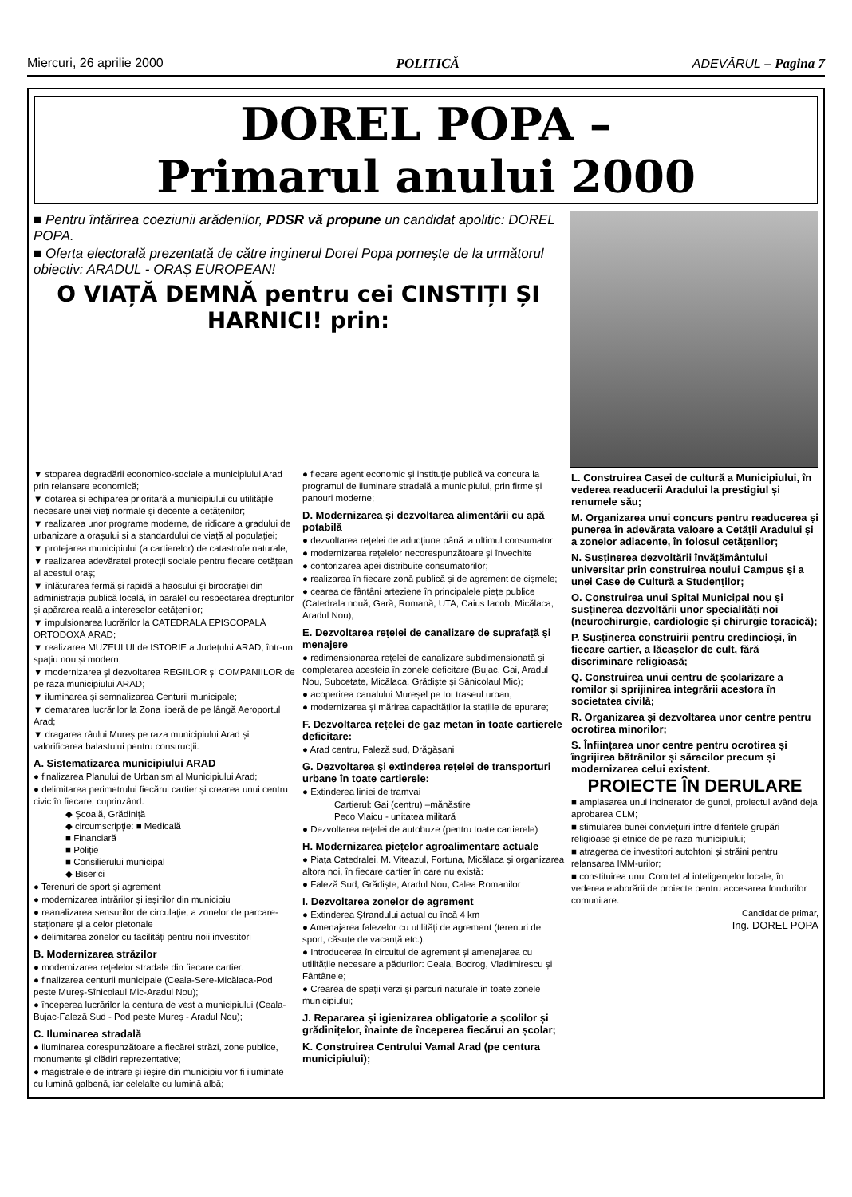Miercuri, 26 aprilie 2000 POLITICĂ ADEVĂRUL – Pagina 7
DOREL POPA –
Primarul anului 2000
■ Pentru întărirea coeziunii arădenilor, PDSR vă propune un candidat apolitic: DOREL POPA.
■ Oferta electorală prezentată de către inginerul Dorel Popa pornește de la următorul obiectiv: ARADUL - ORAȘ EUROPEAN!
O VIAȚĂ DEMNĂ pentru cei CINSTIȚI ȘI HARNICI! prin:
▼ stoparea degradării economico-sociale a municipiului Arad prin relansare economică;
▼ dotarea și echiparea prioritară a municipiului cu utilitățile necesare unei vieți normale și decente a cetățenilor;
▼ realizarea unor programe moderne, de ridicare a gradului de urbanizare a orașului și a standardului de viață al populației;
▼ protejarea municipiului (a cartierelor) de catastrofe naturale;
▼ realizarea adevăratei protecții sociale pentru fiecare cetățean al acestui oraș;
▼ înlăturarea fermă și rapidă a haosului și birocrației din administrația publică locală, în paralel cu respectarea drepturilor și apărarea reală a intereselor cetățenilor;
▼ impulsionarea lucrărilor la CATEDRALA EPISCOPALĂ ORTODOXĂ ARAD;
▼ realizarea MUZEULUI de ISTORIE a Județului ARAD, într-un spațiu nou și modern;
▼ modernizarea și dezvoltarea REGIILOR și COMPANIILOR de pe raza municipiului ARAD;
▼ iluminarea și semnalizarea Centurii municipale;
▼ demararea lucrărilor la Zona liberă de pe lângă Aeroportul Arad;
▼ dragarea râului Mureș pe raza municipiului Arad și valorificarea balastului pentru construcții.
A. Sistematizarea municipiului ARAD
● finalizarea Planului de Urbanism al Municipiului Arad;
● delimitarea perimetrului fiecărui cartier și crearea unui centru civic în fiecare, cuprinzând:
◆ Școală, Grădiniță
◆ circumscripție: ■ Medicală
■ Financiară
■ Poliție
■ Consilierului municipal
◆ Biserici
● Terenuri de sport și agrement
● modernizarea intrărilor și ieșirilor din municipiu
● reanalizarea sensurilor de circulație, a zonelor de parcare-staționare și a celor pietonale
● delimitarea zonelor cu facilități pentru noii investitori
B. Modernizarea străzilor
● modernizarea rețelelor stradale din fiecare cartier;
● finalizarea centurii municipale (Ceala-Sere-Micălaca-Pod peste Mureș-Sînicolaul Mic-Aradul Nou);
● începerea lucrărilor la centura de vest a municipiului (Ceala-Bujac-Faleză Sud - Pod peste Mureș - Aradul Nou);
C. Iluminarea stradală
● iluminarea corespunzătoare a fiecărei străzi, zone publice, monumente și clădiri reprezentative;
● magistralele de intrare și ieșire din municipiu vor fi iluminate cu lumină galbenă, iar celelalte cu lumină albă;
● fiecare agent economic și instituție publică va concura la programul de iluminare stradală a municipiului, prin firme și panouri moderne;
D. Modernizarea și dezvoltarea alimentării cu apă potabilă
● dezvoltarea rețelei de aducțiune până la ultimul consumator
● modernizarea rețelelor necorespunzătoare și învechite
● contorizarea apei distribuite consumatorilor;
● realizarea în fiecare zonă publică și de agrement de cișmele;
● cearea de fântâni arteziene în principalele piețe publice (Catedrala nouă, Gară, Romană, UTA, Caius Iacob, Micălaca, Aradul Nou);
E. Dezvoltarea rețelei de canalizare de suprafață și menajere
● redimensionarea rețelei de canalizare subdimensionată și completarea acesteia în zonele deficitare (Bujac, Gai, Aradul Nou, Subcetate, Micălaca, Grădiște și Sânicolaul Mic);
● acoperirea canalului Mureșel pe tot traseul urban;
● modernizarea și mărirea capacităților la stațiile de epurare;
F. Dezvoltarea rețelei de gaz metan în toate cartierele deficitare:
● Arad centru, Faleză sud, Drăgășani
G. Dezvoltarea și extinderea rețelei de transporturi urbane în toate cartierele:
● Extinderea liniei de tramvai
Cartierul: Gai (centru) –mănăstire
Peco Vlaicu - unitatea militară
● Dezvoltarea rețelei de autobuze (pentru toate cartierele)
H. Modernizarea piețelor agroalimentare actuale
● Piața Catedralei, M. Viteazul, Fortuna, Micălaca și organizarea altora noi, în fiecare cartier în care nu există:
● Faleză Sud, Grădiște, Aradul Nou, Calea Romanilor
I. Dezvoltarea zonelor de agrement
● Extinderea Ștrandului actual cu încă 4 km
● Amenajarea falezelor cu utilități de agrement (terenuri de sport, căsuțe de vacanță etc.);
● Introducerea în circuitul de agrement și amenajarea cu utilitățile necesare a pădurilor: Ceala, Bodrog, Vladimirescu și Fântânele;
● Crearea de spații verzi și parcuri naturale în toate zonele municipiului;
J. Repararea și igienizarea obligatorie a școlilor și grădinițelor, înainte de începerea fiecărui an școlar;
K. Construirea Centrului Vamal Arad (pe centura municipiului);
L. Construirea Casei de cultură a Municipiului, în vederea readucerii Aradului la prestigiul și renumele său;
M. Organizarea unui concurs pentru readucerea și punerea în adevărata valoare a Cetății Aradului și a zonelor adiacente, în folosul cetățenilor;
N. Susținerea dezvoltării învățământului universitar prin construirea noului Campus și a unei Case de Cultură a Studenților;
O. Construirea unui Spital Municipal nou și susținerea dezvoltării unor specialități noi (neurochirurgie, cardiologie și chirurgie toracică);
P. Susținerea construirii pentru credincioși, în fiecare cartier, a lăcașelor de cult, fără discriminare religioasă;
Q. Construirea unui centru de școlarizare a romilor și sprijinirea integrării acestora în societatea civilă;
R. Organizarea și dezvoltarea unor centre pentru ocrotirea minorilor;
S. Înființarea unor centre pentru ocrotirea și îngrijirea bătrânilor și săracilor precum și modernizarea celui existent.
PROIECTE ÎN DERULARE
■ amplasarea unui incinerator de gunoi, proiectul având deja aprobarea CLM;
■ stimularea bunei conviețuiri între diferitele grupări religioase și etnice de pe raza municipiului;
■ atragerea de investitori autohtoni și străini pentru relansarea IMM-urilor;
■ constituirea unui Comitet al inteligențelor locale, în vederea elaborării de proiecte pentru accesarea fondurilor comunitare.
Candidat de primar,
Ing. DOREL POPA